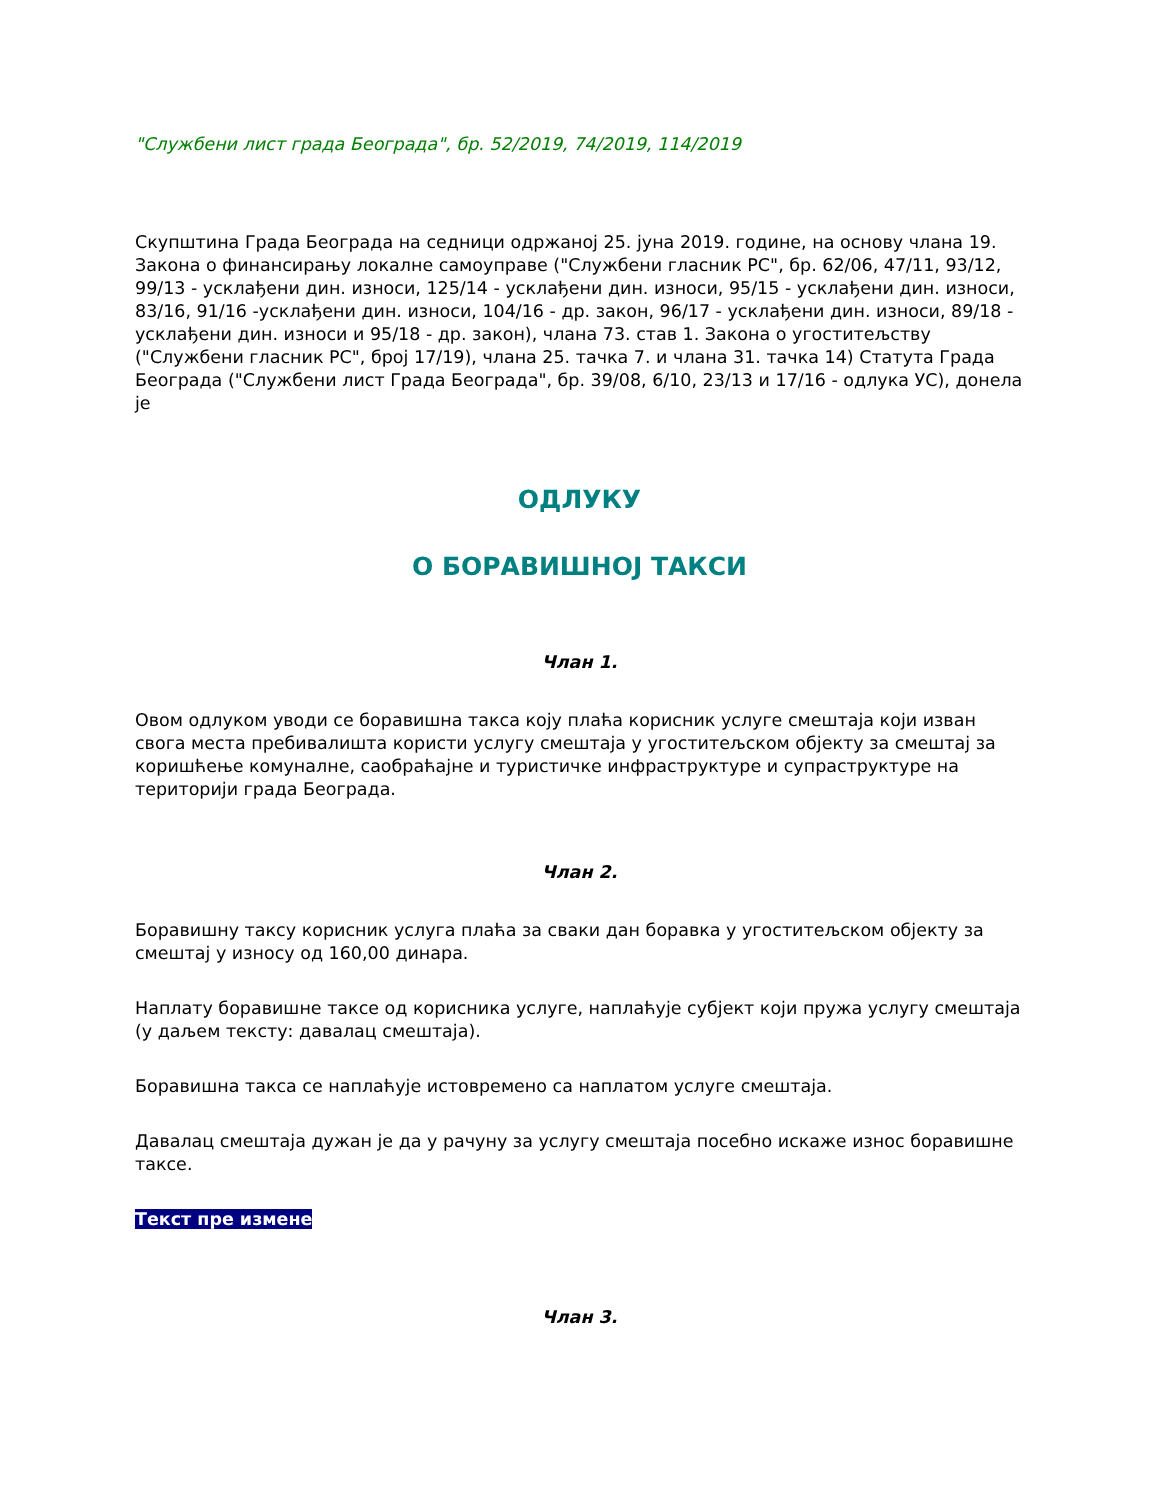"Службени лист града Београда", бр. 52/2019, 74/2019, 114/2019
Скупштина Града Београда на седници одржаној 25. јуна 2019. године, на основу члана 19. Закона о финансирању локалне самоуправе ("Службени гласник РС", бр. 62/06, 47/11, 93/12, 99/13 - усклађени дин. износи, 125/14 - усклађени дин. износи, 95/15 - усклађени дин. износи, 83/16, 91/16 -усклађени дин. износи, 104/16 - др. закон, 96/17 - усклађени дин. износи, 89/18 - усклађени дин. износи и 95/18 - др. закон), члана 73. став 1. Закона о угоститељству ("Службени гласник РС", број 17/19), члана 25. тачка 7. и члана 31. тачка 14) Статута Града Београда ("Службени лист Града Београда", бр. 39/08, 6/10, 23/13 и 17/16 - одлука УС), донела је
ОДЛУКУ
О БОРАВИШНОЈ ТАКСИ
Члан 1.
Овом одлуком уводи се боравишна такса коју плаћа корисник услуге смештаја који изван свога места пребивалишта користи услугу смештаја у угоститељском објекту за смештај за коришћење комуналне, саобраћајне и туристичке инфраструктуре и супраструктуре на територији града Београда.
Члан 2.
Боравишну таксу корисник услуга плаћа за сваки дан боравка у угоститељском објекту за смештај у износу од 160,00 динара.
Наплату боравишне таксе од корисника услуге, наплаћује субјект који пружа услугу смештаја (у даљем тексту: давалац смештаја).
Боравишна такса се наплаћује истовремено са наплатом услуге смештаја.
Давалац смештаја дужан је да у рачуну за услугу смештаја посебно искаже износ боравишне таксе.
Текст пре измене
Члан 3.